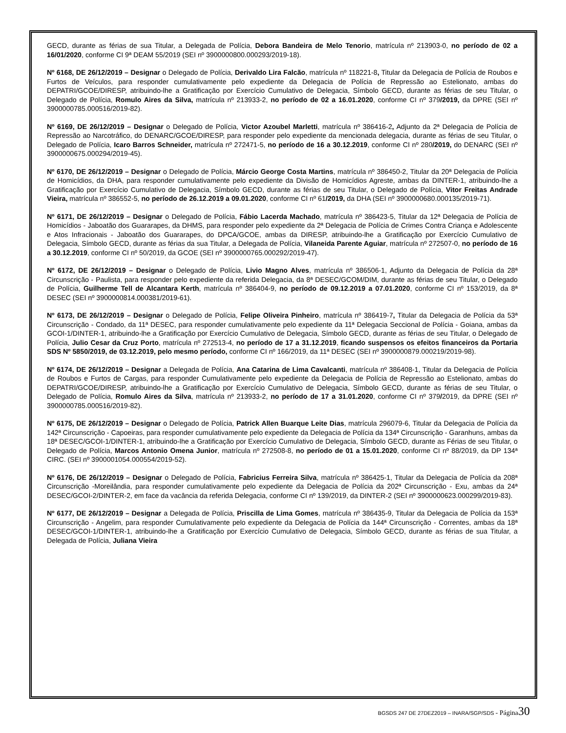GECD, durante as férias de sua Titular, a Delegada de Polícia, Debora Bandeira de Melo Tenorio, matrícula nº 213903-0, no período de 02 a 16/01/2020, conforme CI 9ª DEAM 55/2019 (SEI nº 3900000800.000293/2019-18).
Nº 6168, DE 26/12/2019 – Designar o Delegado de Polícia, Derivaldo Lira Falcão, matrícula nº 118221-8, Titular da Delegacia de Polícia de Roubos e Furtos de Veículos, para responder cumulativamente pelo expediente da Delegacia de Polícia de Repressão ao Estelionato, ambas do DEPATRI/GCOE/DIRESP, atribuindo-lhe a Gratificação por Exercício Cumulativo de Delegacia, Símbolo GECD, durante as férias de seu Titular, o Delegado de Polícia, Romulo Aires da Silva, matrícula nº 213933-2, no período de 02 a 16.01.2020, conforme CI nº 379/2019, da DPRE (SEI nº 3900000785.000516/2019-82).
Nº 6169, DE 26/12/2019 – Designar o Delegado de Polícia, Victor Azoubel Marletti, matrícula nº 386416-2, Adjunto da 2ª Delegacia de Polícia de Repressão ao Narcotráfico, do DENARC/GCOE/DIRESP, para responder pelo expediente da mencionada delegacia, durante as férias de seu Titular, o Delegado de Polícia, Icaro Barros Schneider, matrícula nº 272471-5, no período de 16 a 30.12.2019, conforme CI nº 280/2019, do DENARC (SEI nº 3900000675.000294/2019-45).
Nº 6170, DE 26/12/2019 – Designar o Delegado de Polícia, Márcio George Costa Martins, matrícula nº 386450-2, Titular da 20ª Delegacia de Polícia de Homicídios, da DHA, para responder cumulativamente pelo expediente da Divisão de Homicídios Agreste, ambas da DINTER-1, atribuindo-lhe a Gratificação por Exercício Cumulativo de Delegacia, Símbolo GECD, durante as férias de seu Titular, o Delegado de Polícia, Vitor Freitas Andrade Vieira, matrícula nº 386552-5, no período de 26.12.2019 a 09.01.2020, conforme CI nº 61/2019, da DHA (SEI nº 3900000680.000135/2019-71).
Nº 6171, DE 26/12/2019 – Designar o Delegado de Polícia, Fábio Lacerda Machado, matrícula nº 386423-5, Titular da 12ª Delegacia de Polícia de Homicídios - Jaboatão dos Guararapes, da DHMS, para responder pelo expediente da 2ª Delegacia de Polícia de Crimes Contra Criança e Adolescente e Atos Infracionais - Jaboatão dos Guararapes, do DPCA/GCOE, ambas da DIRESP, atribuindo-lhe a Gratificação por Exercício Cumulativo de Delegacia, Símbolo GECD, durante as férias da sua Titular, a Delegada de Polícia, Vilaneida Parente Aguiar, matrícula nº 272507-0, no período de 16 a 30.12.2019, conforme CI nº 50/2019, da GCOE (SEI nº 3900000765.000292/2019-47).
Nº 6172, DE 26/12/2019 – Designar o Delegado de Polícia, Livio Magno Alves, matrícula nº 386506-1, Adjunto da Delegacia de Polícia da 28ª Circunscrição - Paulista, para responder pelo expediente da referida Delegacia, da 8ª DESEC/GCOM/DIM, durante as férias de seu Titular, o Delegado de Polícia, Guilherme Tell de Alcantara Kerth, matrícula nº 386404-9, no período de 09.12.2019 a 07.01.2020, conforme CI nº 153/2019, da 8ª DESEC (SEI nº 3900000814.000381/2019-61).
Nº 6173, DE 26/12/2019 – Designar o Delegado de Polícia, Felipe Oliveira Pinheiro, matrícula nº 386419-7, Titular da Delegacia de Polícia da 53ª Circunscrição - Condado, da 11ª DESEC, para responder cumulativamente pelo expediente da 11ª Delegacia Seccional de Polícia - Goiana, ambas da GCOI-1/DINTER-1, atribuindo-lhe a Gratificação por Exercício Cumulativo de Delegacia, Símbolo GECD, durante as férias de seu Titular, o Delegado de Polícia, Julio Cesar da Cruz Porto, matrícula nº 272513-4, no período de 17 a 31.12.2019, ficando suspensos os efeitos financeiros da Portaria SDS Nº 5850/2019, de 03.12.2019, pelo mesmo período, conforme CI nº 166/2019, da 11ª DESEC (SEI nº 3900000879.000219/2019-98).
Nº 6174, DE 26/12/2019 – Designar a Delegada de Polícia, Ana Catarina de Lima Cavalcanti, matrícula nº 386408-1, Titular da Delegacia de Polícia de Roubos e Furtos de Cargas, para responder Cumulativamente pelo expediente da Delegacia de Polícia de Repressão ao Estelionato, ambas do DEPATRI/GCOE/DIRESP, atribuindo-lhe a Gratificação por Exercício Cumulativo de Delegacia, Símbolo GECD, durante as férias de seu Titular, o Delegado de Polícia, Romulo Aires da Silva, matrícula nº 213933-2, no período de 17 a 31.01.2020, conforme CI nº 379/2019, da DPRE (SEI nº 3900000785.000516/2019-82).
Nº 6175, DE 26/12/2019 – Designar o Delegado de Polícia, Patrick Allen Buarque Leite Dias, matrícula 296079-6, Titular da Delegacia de Polícia da 142ª Circunscrição - Capoeiras, para responder cumulativamente pelo expediente da Delegacia de Polícia da 134ª Circunscrição - Garanhuns, ambas da 18ª DESEC/GCOI-1/DINTER-1, atribuindo-lhe a Gratificação por Exercício Cumulativo de Delegacia, Símbolo GECD, durante as Férias de seu Titular, o Delegado de Polícia, Marcos Antonio Omena Junior, matrícula nº 272508-8, no período de 01 a 15.01.2020, conforme CI nº 88/2019, da DP 134ª CIRC. (SEI nº 3900001054.000554/2019-52).
Nº 6176, DE 26/12/2019 – Designar o Delegado de Polícia, Fabricius Ferreira Silva, matrícula nº 386425-1, Titular da Delegacia de Polícia da 208ª Circunscrição -Moreilândia, para responder cumulativamente pelo expediente da Delegacia de Polícia da 202ª Circunscrição - Exu, ambas da 24ª DESEC/GCOI-2/DINTER-2, em face da vacância da referida Delegacia, conforme CI nº 139/2019, da DINTER-2 (SEI nº 3900000623.000299/2019-83).
Nº 6177, DE 26/12/2019 – Designar a Delegada de Polícia, Priscilla de Lima Gomes, matrícula nº 386435-9, Titular da Delegacia de Polícia da 153ª Circunscrição - Angelim, para responder Cumulativamente pelo expediente da Delegacia de Polícia da 144ª Circunscrição - Correntes, ambas da 18ª DESEC/GCOI-1/DINTER-1, atribuindo-lhe a Gratificação por Exercício Cumulativo de Delegacia, Símbolo GECD, durante as férias de sua Titular, a Delegada de Polícia, Juliana Vieira
BGSDS 247 DE 27DEZ2019 – INARA/SGP/SDS - Página 30